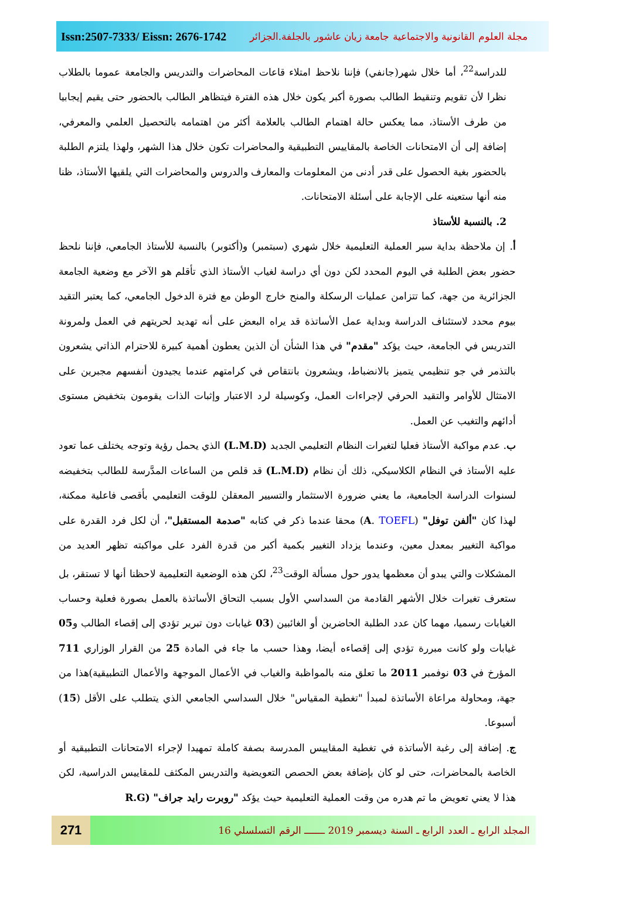Issn:2507-7333/ Eissn: 2676-1742 مجلة العلوم القانونية والاجتماعية جامعة زيان عاشور بالجلفة.الجزائر
للدراسة<sup>22</sup>، أما خلال شهر(جانفي) فإننا نلاحظ امتلاء قاعات المحاضرات والتدريس والجامعة عموما بالطلاب نظرا لأن تقويم وتنقيط الطالب بصورة أكبر يكون خلال هذه الفترة فيتظاهر الطالب بالحضور حتى يقيم إيجابيا من طرف الأستاذ، مما يعكس حالة اهتمام الطالب بالعلامة أكثر من اهتمامه بالتحصيل العلمي والمعرفي، إضافة إلى أن الامتحانات الخاصة بالمقاييس التطبيقية والمحاضرات تكون خلال هذا الشهر، ولهذا يلتزم الطلبة بالحضور بغية الحصول على قدر أدنى من المعلومات والمعارف والدروس والمحاضرات التي يلقيها الأستاذ، ظنا منه أنها ستعينه على الإجابة على أسئلة الامتحانات.
2. بالنسبة للأستاذ
أ. إن ملاحظة بداية سير العملية التعليمية خلال شهري (سبتمبر) و(أكتوبر) بالنسبة للأستاذ الجامعي، فإننا نلحظ حضور بعض الطلبة في اليوم المحدد لكن دون أي دراسة لغياب الأستاذ الذي تأقلم هو الآخر مع وضعية الجامعة الجزائرية من جهة، كما تتزامن عمليات الرسكلة والمنح خارج الوطن مع فترة الدخول الجامعي، كما يعتبر التقيد بيوم محدد لاستئناف الدراسة وبداية عمل الأساتذة قد يراه البعض على أنه تهديد لحريتهم في العمل ولمرونة التدريس في الجامعة، حيث يؤكد "مقدم" في هذا الشأن أن الذين يعطون أهمية كبيرة للاحترام الذاتي يشعرون بالتذمر في جو تنظيمي يتميز بالانضباط، ويشعرون بانتقاص في كرامتهم عندما يجيدون أنفسهم مجبرين على الامتثال للأوامر والتقيد الحرفي لإجراءات العمل، وكوسيلة لرد الاعتبار وإثبات الذات يقومون بتخفيض مستوى أدائهم والتغيب عن العمل.
ب. عدم مواكبة الأستاذ فعليا لتغيرات النظام التعليمي الجديد (L.M.D) الذي يحمل رؤية وتوجه يختلف عما تعود عليه الأستاذ في النظام الكلاسيكي، ذلك أن نظام (L.M.D) قد قلص من الساعات المدَّرسة للطالب بتخفيضه لسنوات الدراسة الجامعية، ما يعني ضرورة الاستثمار والتسيير المعقلن للوقت التعليمي بأقصى فاعلية ممكنة، لهذا كان "ألفن توفل" (A. TOEFL) محقا عندما ذكر في كتابه "صدمة المستقبل"، أن لكل فرد القدرة على مواكبة التغيير بمعدل معين، وعندما يزداد التغيير بكمية أكبر من قدرة الفرد على مواكبته تظهر العديد من المشكلات والتي يبدو أن معظمها يدور حول مسألة الوقت<sup>23</sup>، لكن هذه الوضعية التعليمية لاحظنا أنها لا تستقر، بل ستعرف تغيرات خلال الأشهر القادمة من السداسي الأول بسبب التحاق الأساتذة بالعمل بصورة فعلية وحساب الغيابات رسميا، مهما كان عدد الطلبة الحاضرين أو الغائبين (03 غيابات دون تبرير تؤدي إلى إقصاء الطالب و05 غيابات ولو كانت مبررة تؤدي إلى إقصاءه أيضا، وهذا حسب ما جاء في المادة 25 من القرار الوزاري 711 المؤرخ في 03 نوفمبر 2011 ما تعلق منه بالمواظبة والغياب في الأعمال الموجهة والأعمال التطبيقية)هذا من جهة، ومحاولة مراعاة الأساتذة لمبدأ "تغطية المقياس" خلال السداسي الجامعي الذي يتطلب على الأقل (15) أسبوعا.
ج. إضافة إلى رغبة الأساتذة في تغطية المقاييس المدرسة بصفة كاملة تمهيدا لإجراء الامتحانات التطبيقية أو الخاصة بالمحاضرات، حتى لو كان بإضافة بعض الحصص التعويضية والتدريس المكثف للمقاييس الدراسية، لكن هذا لا يعني تعويض ما تم هدره من وقت العملية التعليمية حيث يؤكد "روبرت رايد جراف" (R.G
271
المجلد الرابع ـ العدد الرابع ـ السنة ديسمبر 2019 ـــــــ الرقم التسلسلي 16